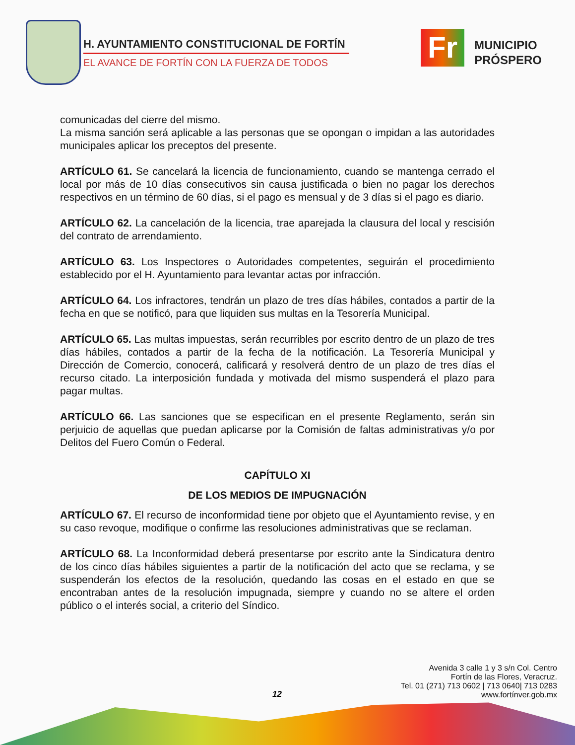H. AYUNTAMIENTO CONSTITUCIONAL DE FORTÍN
EL AVANCE DE FORTÍN CON LA FUERZA DE TODOS
Fr
MUNICIPIO
PRÓSPERO
comunicadas del cierre del mismo.
La misma sanción será aplicable a las personas que se opongan o impidan a las autoridades municipales aplicar los preceptos del presente.
ARTÍCULO 61. Se cancelará la licencia de funcionamiento, cuando se mantenga cerrado el local por más de 10 días consecutivos sin causa justificada o bien no pagar los derechos respectivos en un término de 60 días, si el pago es mensual y de 3 días si el pago es diario.
ARTÍCULO 62. La cancelación de la licencia, trae aparejada la clausura del local y rescisión del contrato de arrendamiento.
ARTÍCULO 63. Los Inspectores o Autoridades competentes, seguirán el procedimiento establecido por el H. Ayuntamiento para levantar actas por infracción.
ARTÍCULO 64. Los infractores, tendrán un plazo de tres días hábiles, contados a partir de la fecha en que se notificó, para que liquiden sus multas en la Tesorería Municipal.
ARTÍCULO 65. Las multas impuestas, serán recurribles por escrito dentro de un plazo de tres días hábiles, contados a partir de la fecha de la notificación. La Tesorería Municipal y Dirección de Comercio, conocerá, calificará y resolverá dentro de un plazo de tres días el recurso citado. La interposición fundada y motivada del mismo suspenderá el plazo para pagar multas.
ARTÍCULO 66. Las sanciones que se especifican en el presente Reglamento, serán sin perjuicio de aquellas que puedan aplicarse por la Comisión de faltas administrativas y/o por Delitos del Fuero Común o Federal.
CAPÍTULO XI
DE LOS MEDIOS DE IMPUGNACIÓN
ARTÍCULO 67. El recurso de inconformidad tiene por objeto que el Ayuntamiento revise, y en su caso revoque, modifique o confirme las resoluciones administrativas que se reclaman.
ARTÍCULO 68. La Inconformidad deberá presentarse por escrito ante la Sindicatura dentro de los cinco días hábiles siguientes a partir de la notificación del acto que se reclama, y se suspenderán los efectos de la resolución, quedando las cosas en el estado en que se encontraban antes de la resolución impugnada, siempre y cuando no se altere el orden público o el interés social, a criterio del Síndico.
Avenida 3 calle 1 y 3 s/n Col. Centro
Fortín de las Flores, Veracruz.
Tel. 01 (271) 713 0602 | 713 0640| 713 0283
www.fortínver.gob.mx
12